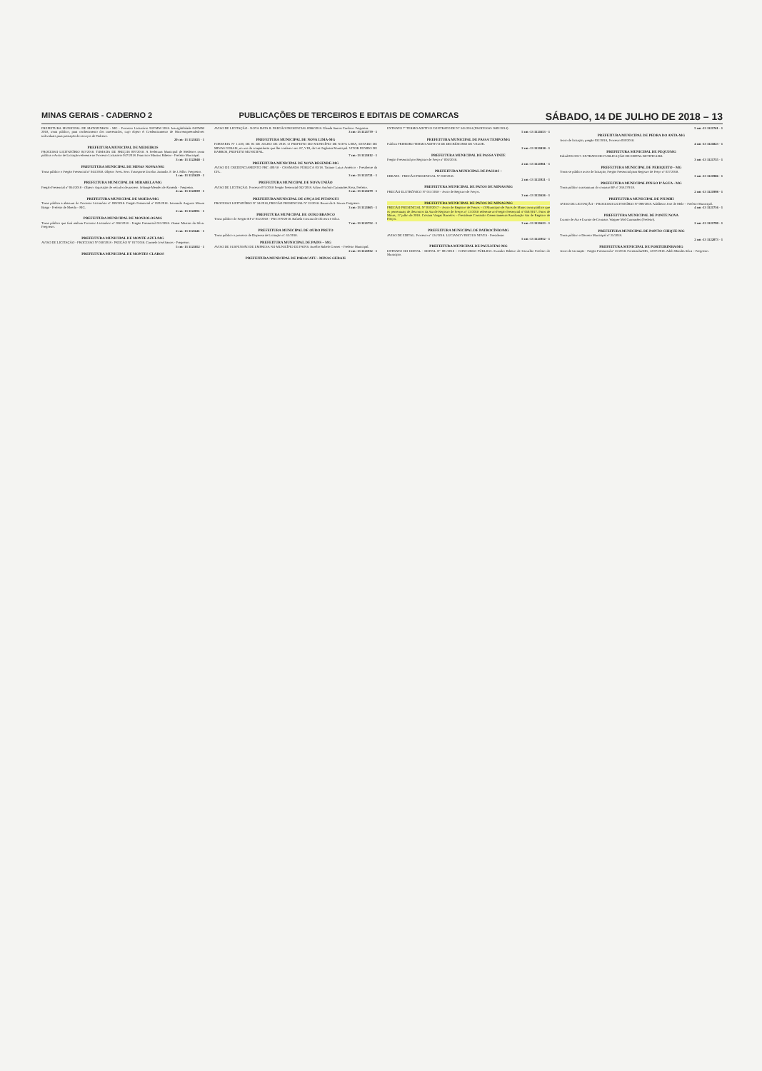MINAS GERAIS - CADERNO 2 PUBLICAÇÕES DE TERCEIROS E EDITAIS DE COMARCAS SÁBADO, 14 DE JULHO DE 2018 – 13
PREFEITURA MUNICIPAL DE MATOZINHOS - MG - Processo Licitatório 93/PMM 2018. Inexigibilidade 04/PMM 2018, torna público, para conhecimento dos interessados, cujo objeto é: Credenciamento de Microempreendedores individuais para prestação de serviços de Pedreiro.
20 cm -13 1121825 - 1
PREFEITURA MUNICIPAL DE MEDEIROS
PROCESSO LICITATÓRIO 047/2018. TOMADA DE PREÇOS 007/2018. A Prefeitura Municipal de Medeiros torna pública o Aviso de Licitação referente ao Processo Licitatório 047/2018. Francisco Martins Ribeiro - Prefeito Municipal.
3 cm -13 1122048 - 1
PREFEITURA MUNICIPAL DE MINAS NOVAS/MG
Torna público o Pregão Presencial nº 044/2018. Objeto: Prest. Serv. Transporte Escolar. Jurandir. F. de J. Filho. Pregoeiro.
1 cm -13 1121629 - 1
PREFEITURA MUNICIPAL DE MIRABELA/MG
Pregão Presencial nº 064/2018 - Objeto: Aquisição de veículos de passeio. Solange Mendes de Almeida - Pregoeira.
4 cm -13 1122039 - 1
PREFEITURA MUNICIPAL DE MOEDA/MG
Torna pública a abertura do Processo Licitatório nº 039/2018. Pregão Presencial nº 020/2018. Leonardo Augusto Moura Braga - Prefeito de Moeda – MG.
2 cm -13 1122051 - 1
PREFEITURA MUNICIPAL DE MONJOLOS/MG
Torna público que fará realizar Processo Licitatório nº 036/2018 - Pregão Presencial 013/2018. Osmar Martins da Silva. Pregoeiro.
2 cm -13 1121641 - 1
PREFEITURA MUNICIPAL DE MONTE AZUL/MG
AVISO DE LICITAÇÃO - PROCESSO Nº 030/2018 - PREGÃO Nº 017/2018. Carmelo José Santos - Pregoeiro.
5 cm -13 1121852 - 1
PREFEITURA MUNICIPAL DE MONTES CLAROS
AVISO DE LICITAÇÃO - NOVA DATA II. PREGÃO PRESENCIAL 0088/2018. Glenda Santos Cardoso. Pregoeira.
3 cm -13 1121779 - 1
PREFEITURA MUNICIPAL DE NOVA LIMA-MG
PORTARIA Nº 1.539, DE 05 DE JULHO DE 2018. O PREFEITO DO MUNICÍPIO DE NOVA LIMA, ESTADO DE MINAS GERAIS, no uso da competência que lhe confere o art. 87, VIII, da Lei Orgânica Municipal. VITOR PENIDO DE BARROS, PREFEITO MUNICIPAL.
7 cm -13 1121812 - 1
PREFEITURA MUNICIPAL DE NOVA RESENDE-MG
AVISO DE CREDENCIAMENTO PRC 400/18 - CHAMADA PÚBLICA 03/18. Tatiano Luiza Américo - Presidente da CPL.
3 cm -13 1121721 - 1
PREFEITURA MUNICIPAL DE NOVA UNIÃO
AVISO DE LICITAÇÃO. Processo 074/2018 Pregão Presencial 042/2018. Ailton Antônio Guimarães Rosa, Prefeito.
3 cm -13 1121679 - 1
PREFEITURA MUNICIPAL DE ONÇA DE PITANGUI
PROCESSO LICITATÓRIO Nº 34/2018, PREGÃO PRESENCIAL Nº 25/2018. Bruno da S. Souza. Pregoeiro.
3 cm -13 1121865 - 1
PREFEITURA MUNICIPAL DE OURO BRANCO
Torna público do Pregão RP nº 052/2018 – PRC 079/2018. Rafaela Cristina de Oliveira e Silva.
7 cm -13 1121752 - 1
PREFEITURA MUNICIPAL DE OURO PRETO
Torna público o processo de Dispensa de Licitação nº. 63/2018.
PREFEITURA MUNICIPAL DE PAINS – MG
AVISO DE SUSPENSÃO DE EMPRESA NO MUNICÍPIO DE PAINS. Aurélio Rabelo Gomes – Prefeito Municipal.
2 cm -13 1121932 - 1
PREFEITURA MUNICIPAL DE PARACATU - MINAS GERAIS
EXTRATO 7º TERMO ADITIVO CONTRATO DE Nº 345/2014 (PROCESSO: 9402/2014)
5 cm -13 1121653 - 1
PREFEITURA MUNICIPAL DE PASSA TEMPO/MG
Publica PRIMEIRO TERMO ADITIVO DE DECRÉSCIMO DE VALOR.
2 cm -13 1121818 - 1
PREFEITURA MUNICIPAL DE PASSA VINTE
Pregão Presencial por Registro de Preço nº 004/2018.
2 cm -13 1121961 - 1
PREFEITURA MUNICIPAL DE PASSOS –
ERRATA - PREGÃO PRESENCIAL Nº 030/2018.
2 cm -13 1121921 - 1
PREFEITURA MUNICIPAL DE PATOS DE MINAS/MG
PREGÃO ELETRÔNICO Nº 011/2018 – Aviso de Registro de Preços.
3 cm -13 1121626 - 1
PREFEITURA MUNICIPAL DE PATOS DE MINAS/MG
PREGÃO PRESENCIAL Nº 059/2017 – Aviso de Registro de Preços – O Município de Patos de Minas torna público que os percentuais de descontos da Ata de Registro de Preços nº 13/2018 referente ao Pregão Presencial nº 059/2017. Patos de Minas, 17 julho de 2018. Cristina Vargas Barcelos – Presidente Comissão Gerenciamento/Atualização Ata de Registro de Preços.
3 cm -13 1121623 - 1
PREFEITURA MUNICIPAL DE PATROCÍNIO/MG
AVISO DE EDITAL. Processo nº 124/2018. LUCIANO VINICIUS NEVES - Presidente.
5 cm -13 1121952 - 1
PREFEITURA MUNICIPAL DE PAULISTAS-MG
EXTRATO DO EDITAL - EDITAL Nº 001/2018 – CONCURSO PÚBLICO. Evandro Ribeiro de Carvalho Prefeito do Município.
5 cm -13 1121761 - 1
PREFEITURA MUNICIPAL DE PEDRA DO ANTA-MG
Aviso de licitação, pregão 032/2018, Processo 059/2018.
4 cm -13 1121823 - 1
PREFEITURA MUNICIPAL DE PEQUI/MG
Edital 001/2017. EXTRATO DE PUBLICAÇÃO DE EDITAL RETIFICADO.
3 cm -13 1121755 - 1
PREFEITURA MUNICIPAL DE PERIQUITO - MG
Torna-se público aviso de licitação, Pregão Presencial para Registro de Preço nº 027/2018.
3 cm -13 1121986 - 1
PREFEITURA MUNICIPAL PINGO D'ÁGUA - MG
Torna público a assinatura do contrato BF nº 268.379/18.
2 cm -13 1121998 - 1
PREFEITURA MUNICIPAL DE PIUMHI
AVISO DE LICITAÇÃO – PROCESSO LICITATÓRIO Nº 099/2018. Adalberto Jose de Melo – Prefeito Municipal.
4 cm -13 1121716 - 1
PREFEITURA MUNICIPAL DE PONTE NOVA
Extrato de Ata e Extrato de Contrato. Wagner Mol Guimarães (Prefeito).
2 cm -13 1121790 - 1
PREFEITURA MUNICIPAL DE PONTO CHIQUE-MG
Torna público o Decreto Municipal nº 25/2018.
2 cm -13 1122073 - 1
PREFEITURA MUNICIPAL DE PORTEIRINHA/MG
Aviso de Licitação - Pregão Presencial nº 25/2018. Porteirinha/MG, 12/07/2018. Adeli Mendes Silva – Pregoeiro.